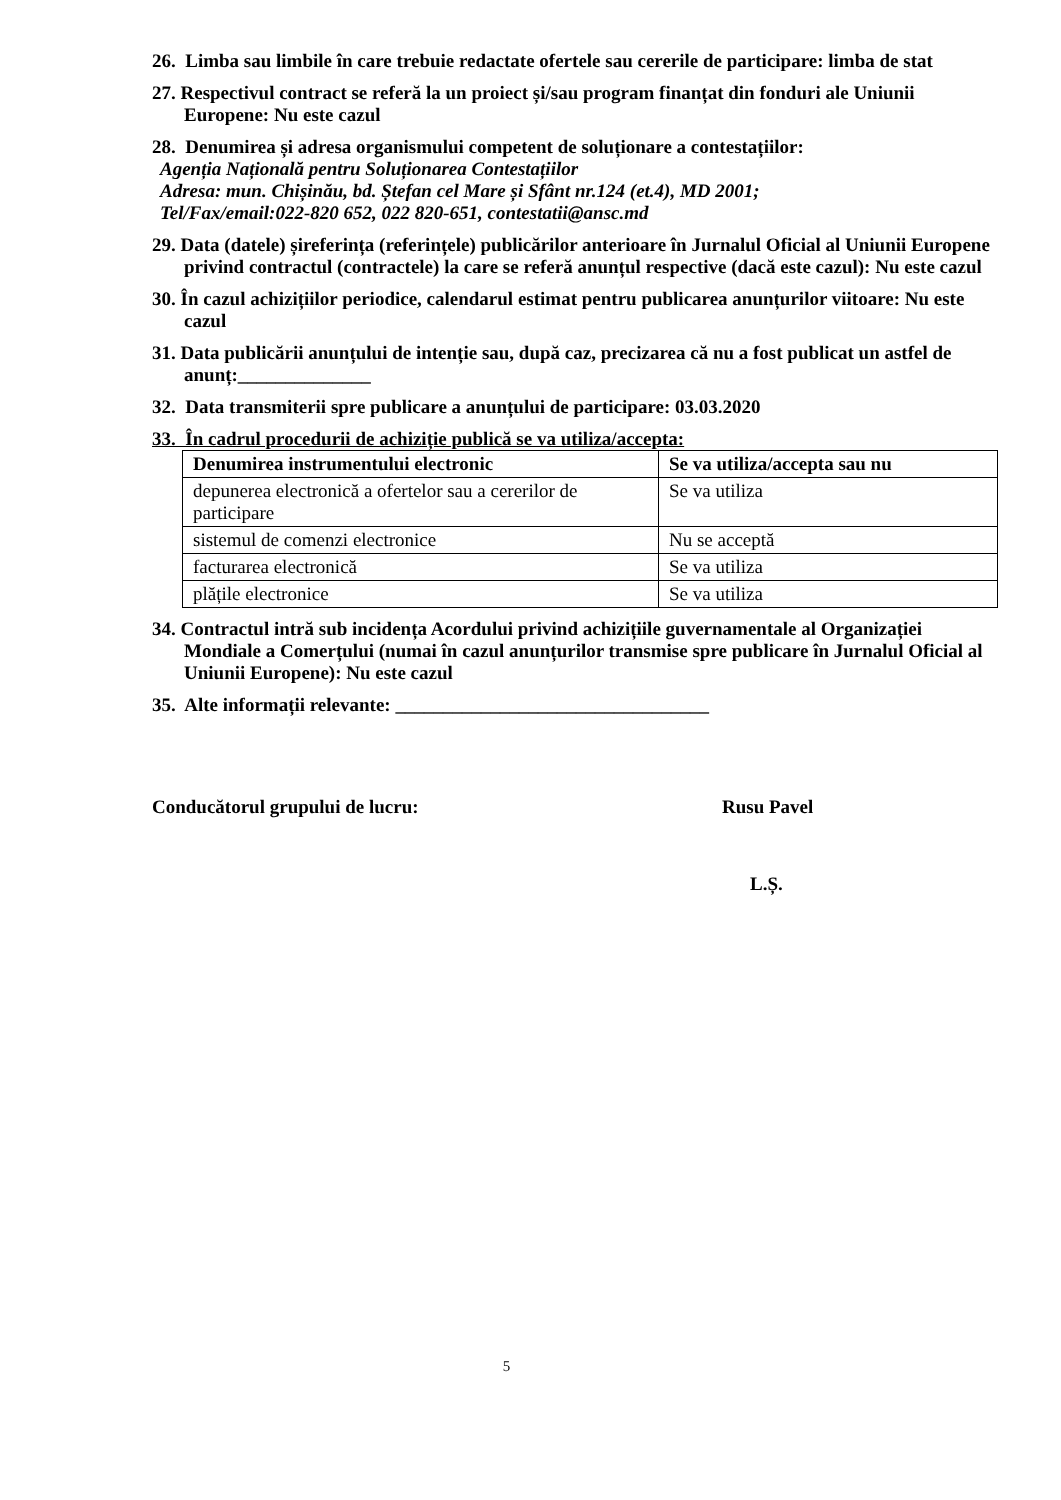26. Limba sau limbile în care trebuie redactate ofertele sau cererile de participare: limba de stat
27. Respectivul contract se referă la un proiect și/sau program finanțat din fonduri ale Uniunii Europene: Nu este cazul
28. Denumirea și adresa organismului competent de soluționare a contestațiilor:
Agenția Națională pentru Soluționarea Contestațiilor
Adresa: mun. Chișinău, bd. Ștefan cel Mare și Sfânt nr.124 (et.4), MD 2001;
Tel/Fax/email:022-820 652, 022 820-651, contestatii@ansc.md
29. Data (datele) șireferința (referințele) publicărilor anterioare în Jurnalul Oficial al Uniunii Europene privind contractul (contractele) la care se referă anunțul respective (dacă este cazul): Nu este cazul
30. În cazul achizițiilor periodice, calendarul estimat pentru publicarea anunțurilor viitoare: Nu este cazul
31. Data publicării anunțului de intenție sau, după caz, precizarea că nu a fost publicat un astfel de anunț:______________
32. Data transmiterii spre publicare a anunțului de participare: 03.03.2020
33. În cadrul procedurii de achiziție publică se va utiliza/accepta:
| Denumirea instrumentului electronic | Se va utiliza/accepta sau nu |
| --- | --- |
| depunerea electronică a ofertelor sau a cererilor de participare | Se va utiliza |
| sistemul de comenzi electronice | Nu se acceptă |
| facturarea electronică | Se va utiliza |
| plățile electronice | Se va utiliza |
34. Contractul intră sub incidența Acordului privind achizițiile guvernamentale al Organizației Mondiale a Comerțului (numai în cazul anunțurilor transmise spre publicare în Jurnalul Oficial al Uniunii Europene): Nu este cazul
35. Alte informații relevante: _________________________________
Conducătorul grupului de lucru: Rusu Pavel
L.Ș.
5